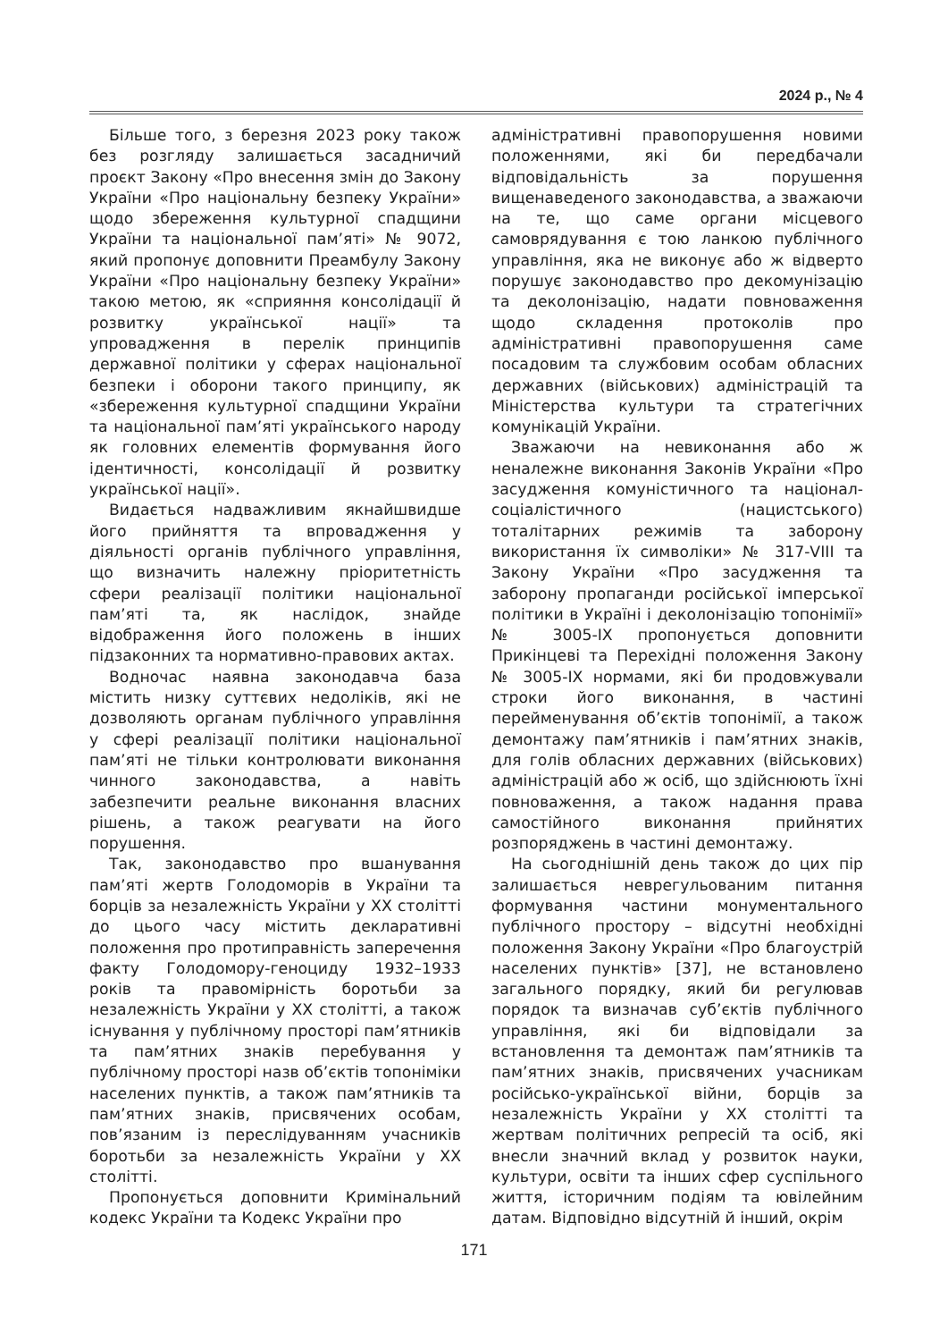2024 р., № 4
Більше того, з березня 2023 року також без розгляду залишається засадничий проєкт Закону «Про внесення змін до Закону України «Про національну безпеку України» щодо збереження культурної спадщини України та національної пам’яті» № 9072, який пропонує доповнити Преамбулу Закону України «Про національну безпеку України» такою метою, як «сприяння консолідації й розвитку української нації» та упровадження в перелік принципів державної політики у сферах національної безпеки і оборони такого принципу, як «збереження культурної спадщини України та національної пам’яті українського народу як головних елементів формування його ідентичності, консолідації й розвитку української нації».
Видається надважливим якнайшвидше його прийняття та впровадження у діяльності органів публічного управління, що визначить належну пріоритетність сфери реалізації політики національної пам’яті та, як наслідок, знайде відображення його положень в інших підзаконних та нормативно-правових актах.
Водночас наявна законодавча база містить низку суттєвих недоліків, які не дозволяють органам публічного управління у сфері реалізації політики національної пам’яті не тільки контролювати виконання чинного законодавства, а навіть забезпечити реальне виконання власних рішень, а також реагувати на його порушення.
Так, законодавство про вшанування пам’яті жертв Голодоморів в України та борців за незалежність України у XX столітті до цього часу містить декларативні положення про протиправність заперечення факту Голодомору-геноциду 1932–1933 років та правомірність боротьби за незалежність України у XX столітті, а також існування у публічному просторі пам’ятників та пам’ятних знаків перебування у публічному просторі назв об’єктів топоніміки населених пунктів, а також пам’ятників та пам’ятних знаків, присвячених особам, пов’язаним із переслідуванням учасників боротьби за незалежність України у XX столітті.
Пропонується доповнити Кримінальний кодекс України та Кодекс України про
адміністративні правопорушення новими положеннями, які би передбачали відповідальність за порушення вищенаведеного законодавства, а зважаючи на те, що саме органи місцевого самоврядування є тою ланкою публічного управління, яка не виконує або ж відверто порушує законодавство про декомунізацію та деколонізацію, надати повноваження щодо складення протоколів про адміністративні правопорушення саме посадовим та службовим особам обласних державних (військових) адміністрацій та Міністерства культури та стратегічних комунікацій України.
Зважаючи на невиконання або ж неналежне виконання Законів України «Про засудження комуністичного та націонал-соціалістичного (нацистського) тоталітарних режимів та заборону використання їх символіки» № 317-VIII та Закону України «Про засудження та заборону пропаганди російської імперської політики в Україні і деколонізацію топонімії» № 3005-IX пропонується доповнити Прикінцеві та Перехідні положення Закону № 3005-IX нормами, які би продовжували строки його виконання, в частині перейменування об’єктів топонімії, а також демонтажу пам’ятників і пам’ятних знаків, для голів обласних державних (військових) адміністрацій або ж осіб, що здійснюють їхні повноваження, а також надання права самостійного виконання прийнятих розпоряджень в частині демонтажу.
На сьогоднішній день також до цих пір залишається неврегульованим питання формування частини монументального публічного простору – відсутні необхідні положення Закону України «Про благоустрій населених пунктів» [37], не встановлено загального порядку, який би регулював порядок та визначав суб’єктів публічного управління, які би відповідали за встановлення та демонтаж пам’ятників та пам’ятних знаків, присвячених учасникам російсько-української війни, борців за незалежність України у XX столітті та жертвам політичних репресій та осіб, які внесли значний вклад у розвиток науки, культури, освіти та інших сфер суспільного життя, історичним подіям та ювілейним датам. Відповідно відсутній й інший, окрім
171